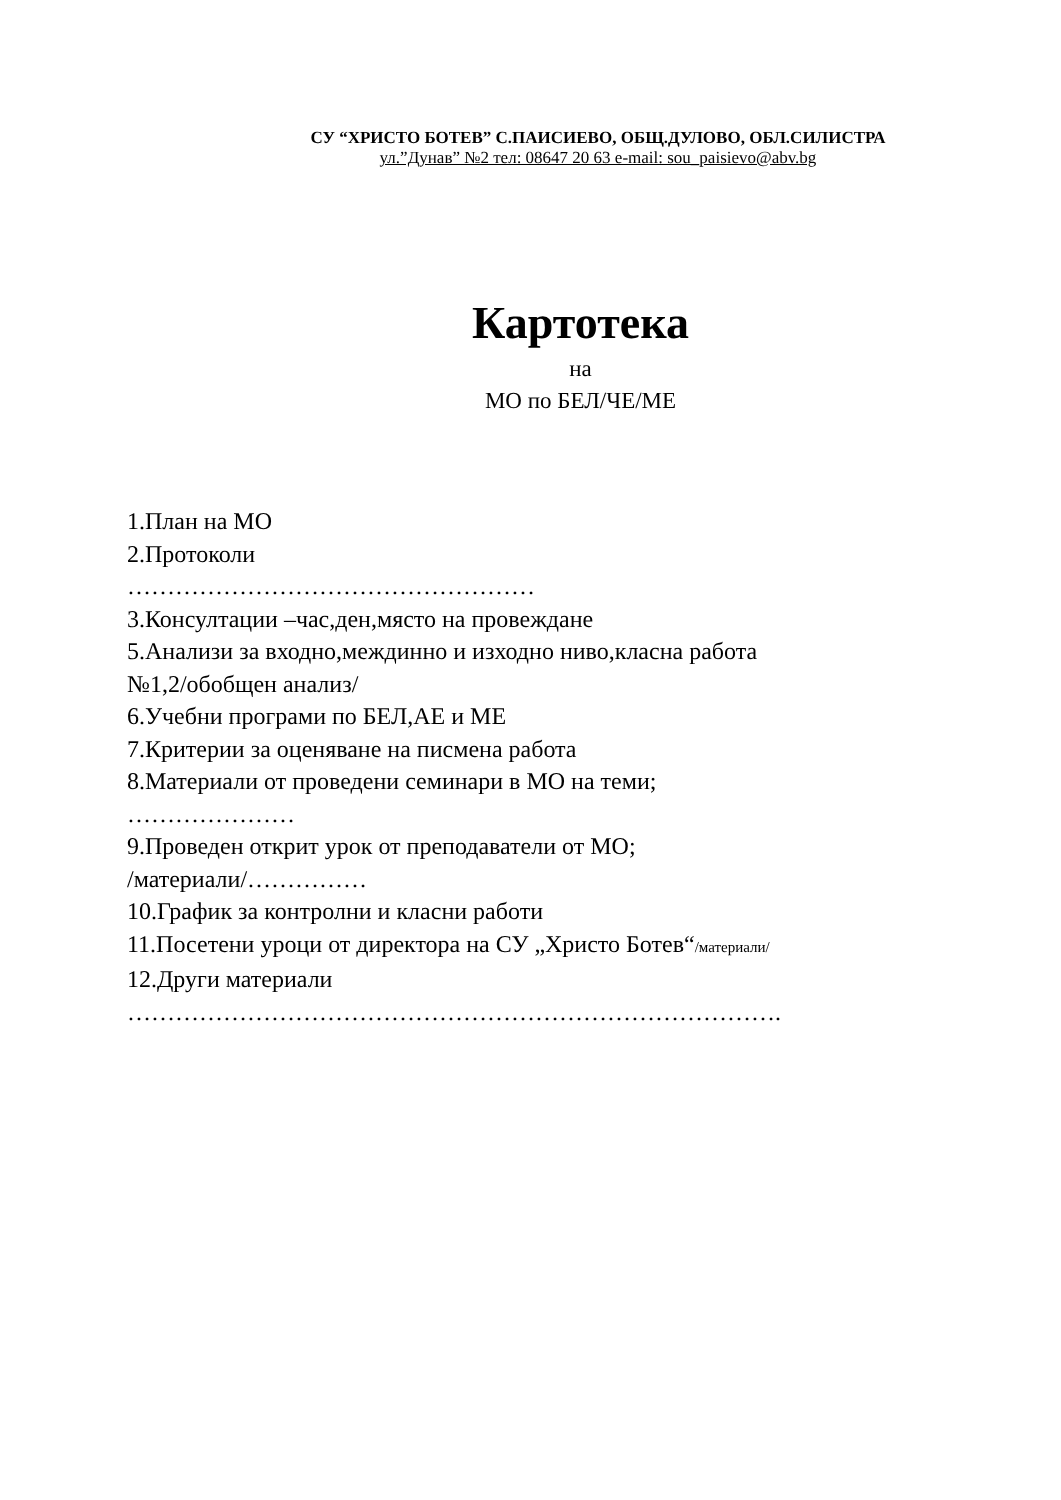СУ “ХРИСТО БОТЕВ” С.ПАИСИЕВО, ОБЩ.ДУЛОВО, ОБЛ.СИЛИСТРА
ул.”Дунав” №2 тел: 08647 20 63 e-mail: sou_paisievo@abv.bg
Картотека
на
МО по БЕЛ/ЧЕ/МЕ
1.План на МО
2.Протоколи
……………………………………………
3.Консултации –час,ден,място на провеждане
5.Анализи за входно,междинно и изходно ниво,класна работа
№1,2/обобщен анализ/
6.Учебни програми по БЕЛ,АЕ и МЕ
7.Критерии за оценяване на писмена работа
8.Материали от проведени семинари в МО на теми;
…………………
9.Проведен открит урок от преподаватели от МО;
/материали/……………
10.График за контролни и класни работи
11.Посетени уроци от директора на СУ „Христо Ботев“/материали/
12.Други материали
……………………………………………………………………….